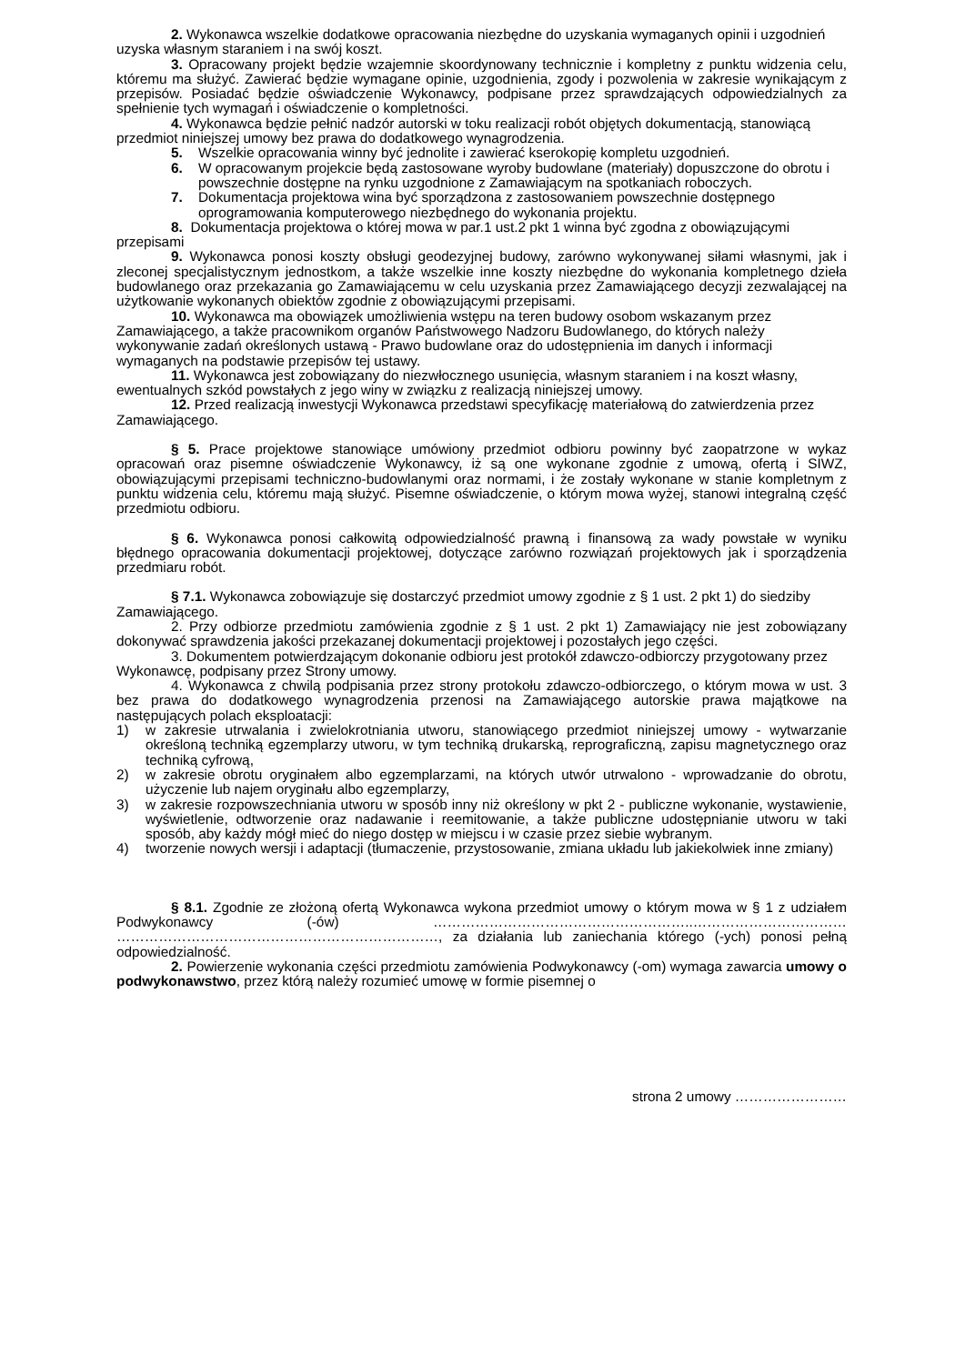2. Wykonawca wszelkie dodatkowe opracowania niezbędne do uzyskania wymaganych opinii i uzgodnień uzyska własnym staraniem i na swój koszt.
3. Opracowany projekt będzie wzajemnie skoordynowany technicznie i kompletny z punktu widzenia celu, któremu ma służyć. Zawierać będzie wymagane opinie, uzgodnienia, zgody i pozwolenia w zakresie wynikającym z przepisów. Posiadać będzie oświadczenie Wykonawcy, podpisane przez sprawdzających odpowiedzialnych za spełnienie tych wymagań i oświadczenie o kompletności.
4. Wykonawca będzie pełnić nadzór autorski w toku realizacji robót objętych dokumentacją, stanowiącą przedmiot niniejszej umowy bez prawa do dodatkowego wynagrodzenia.
5. Wszelkie opracowania winny być jednolite i zawierać kserokopię kompletu uzgodnień.
6. W opracowanym projekcie będą zastosowane wyroby budowlane (materiały) dopuszczone do obrotu i powszechnie dostępne na rynku uzgodnione z Zamawiającym na spotkaniach roboczych.
7. Dokumentacja projektowa wina być sporządzona z zastosowaniem powszechnie dostępnego oprogramowania komputerowego niezbędnego do wykonania projektu.
8. Dokumentacja projektowa o której mowa w par.1 ust.2 pkt 1 winna być zgodna z obowiązującymi przepisami
9. Wykonawca ponosi koszty obsługi geodezyjnej budowy, zarówno wykonywanej siłami własnymi, jak i zleconej specjalistycznym jednostkom, a także wszelkie inne koszty niezbędne do wykonania kompletnego dzieła budowlanego oraz przekazania go Zamawiającemu w celu uzyskania przez Zamawiającego decyzji zezwalającej na użytkowanie wykonanych obiektów zgodnie z obowiązującymi przepisami.
10. Wykonawca ma obowiązek umożliwienia wstępu na teren budowy osobom wskazanym przez Zamawiającego, a także pracownikom organów Państwowego Nadzoru Budowlanego, do których należy wykonywanie zadań określonych ustawą - Prawo budowlane oraz do udostępnienia im danych i informacji wymaganych na podstawie przepisów tej ustawy.
11. Wykonawca jest zobowiązany do niezwłocznego usunięcia, własnym staraniem i na koszt własny, ewentualnych szkód powstałych z jego winy w związku z realizacją niniejszej umowy.
12. Przed realizacją inwestycji Wykonawca przedstawi specyfikację materiałową do zatwierdzenia przez Zamawiającego.
§ 5. Prace projektowe stanowiące umówiony przedmiot odbioru powinny być zaopatrzone w wykaz opracowań oraz pisemne oświadczenie Wykonawcy, iż są one wykonane zgodnie z umową, ofertą i SIWZ, obowiązującymi przepisami techniczno-budowlanymi oraz normami, i że zostały wykonane w stanie kompletnym z punktu widzenia celu, któremu mają służyć. Pisemne oświadczenie, o którym mowa wyżej, stanowi integralną część przedmiotu odbioru.
§ 6. Wykonawca ponosi całkowitą odpowiedzialność prawną i finansową za wady powstałe w wyniku błędnego opracowania dokumentacji projektowej, dotyczące zarówno rozwiązań projektowych jak i sporządzenia przedmiaru robót.
§ 7.1. Wykonawca zobowiązuje się dostarczyć przedmiot umowy zgodnie z § 1 ust. 2 pkt 1) do siedziby Zamawiającego.
2. Przy odbiorze przedmiotu zamówienia zgodnie z § 1 ust. 2 pkt 1) Zamawiający nie jest zobowiązany dokonywać sprawdzenia jakości przekazanej dokumentacji projektowej i pozostałych jego części.
3. Dokumentem potwierdzającym dokonanie odbioru jest protokół zdawczo-odbiorczy przygotowany przez Wykonawcę, podpisany przez Strony umowy.
4. Wykonawca z chwilą podpisania przez strony protokołu zdawczo-odbiorczego, o którym mowa w ust. 3 bez prawa do dodatkowego wynagrodzenia przenosi na Zamawiającego autorskie prawa majątkowe na następujących polach eksploatacji:
1) w zakresie utrwalania i zwielokrotniania utworu, stanowiącego przedmiot niniejszej umowy - wytwarzanie określoną techniką egzemplarzy utworu, w tym techniką drukarską, reprograficzną, zapisu magnetycznego oraz techniką cyfrową,
2) w zakresie obrotu oryginałem albo egzemplarzami, na których utwór utrwalono - wprowadzanie do obrotu, użyczenie lub najem oryginału albo egzemplarzy,
3) w zakresie rozpowszechniania utworu w sposób inny niż określony w pkt 2 - publiczne wykonanie, wystawienie, wyświetlenie, odtworzenie oraz nadawanie i reemitowanie, a także publiczne udostępnianie utworu w taki sposób, aby każdy mógł mieć do niego dostęp w miejscu i w czasie przez siebie wybranym.
4) tworzenie nowych wersji i adaptacji (tłumaczenie, przystosowanie, zmiana układu lub jakiekolwiek inne zmiany)
§ 8.1. Zgodnie ze złożoną ofertą Wykonawca wykona przedmiot umowy o którym mowa w § 1 z udziałem Podwykonawcy (-ów) ………………………………………………..…………………………… ……………………………………………………………, za działania lub zaniechania którego (-ych) ponosi pełną odpowiedzialność.
2. Powierzenie wykonania części przedmiotu zamówienia Podwykonawcy (-om) wymaga zawarcia umowy o podwykonawstwo, przez którą należy rozumieć umowę w formie pisemnej o
strona 2 umowy ……………………